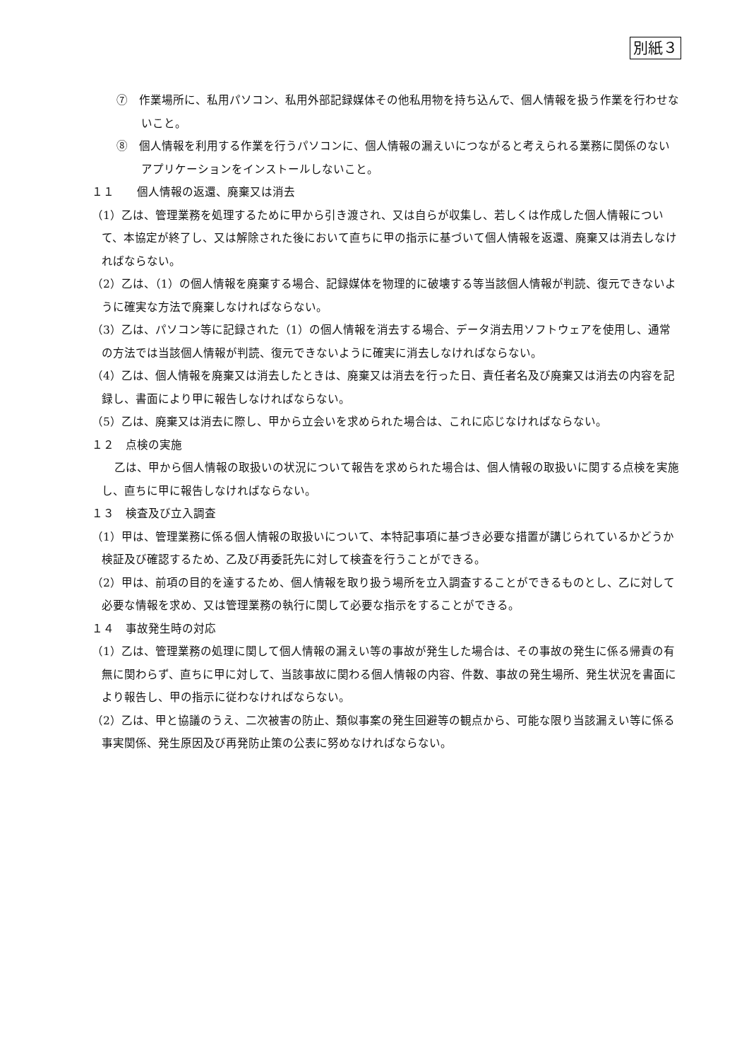別紙３
⑦　作業場所に、私用パソコン、私用外部記録媒体その他私用物を持ち込んで、個人情報を扱う作業を行わせないこと。
⑧　個人情報を利用する作業を行うパソコンに、個人情報の漏えいにつながると考えられる業務に関係のないアプリケーションをインストールしないこと。
１１　　個人情報の返還、廃棄又は消去
（1）乙は、管理業務を処理するために甲から引き渡され、又は自らが収集し、若しくは作成した個人情報について、本協定が終了し、又は解除された後において直ちに甲の指示に基づいて個人情報を返還、廃棄又は消去しなければならない。
（2）乙は、（1）の個人情報を廃棄する場合、記録媒体を物理的に破壊する等当該個人情報が判読、復元できないように確実な方法で廃棄しなければならない。
（3）乙は、パソコン等に記録された（1）の個人情報を消去する場合、データ消去用ソフトウェアを使用し、通常の方法では当該個人情報が判読、復元できないように確実に消去しなければならない。
（4）乙は、個人情報を廃棄又は消去したときは、廃棄又は消去を行った日、責任者名及び廃棄又は消去の内容を記録し、書面により甲に報告しなければならない。
（5）乙は、廃棄又は消去に際し、甲から立会いを求められた場合は、これに応じなければならない。
１２　点検の実施
乙は、甲から個人情報の取扱いの状況について報告を求められた場合は、個人情報の取扱いに関する点検を実施し、直ちに甲に報告しなければならない。
１３　検査及び立入調査
（1）甲は、管理業務に係る個人情報の取扱いについて、本特記事項に基づき必要な措置が講じられているかどうか検証及び確認するため、乙及び再委託先に対して検査を行うことができる。
（2）甲は、前項の目的を達するため、個人情報を取り扱う場所を立入調査することができるものとし、乙に対して必要な情報を求め、又は管理業務の執行に関して必要な指示をすることができる。
１４　事故発生時の対応
（1）乙は、管理業務の処理に関して個人情報の漏えい等の事故が発生した場合は、その事故の発生に係る帰責の有無に関わらず、直ちに甲に対して、当該事故に関わる個人情報の内容、件数、事故の発生場所、発生状況を書面により報告し、甲の指示に従わなければならない。
（2）乙は、甲と協議のうえ、二次被害の防止、類似事案の発生回避等の観点から、可能な限り当該漏えい等に係る事実関係、発生原因及び再発防止策の公表に努めなければならない。